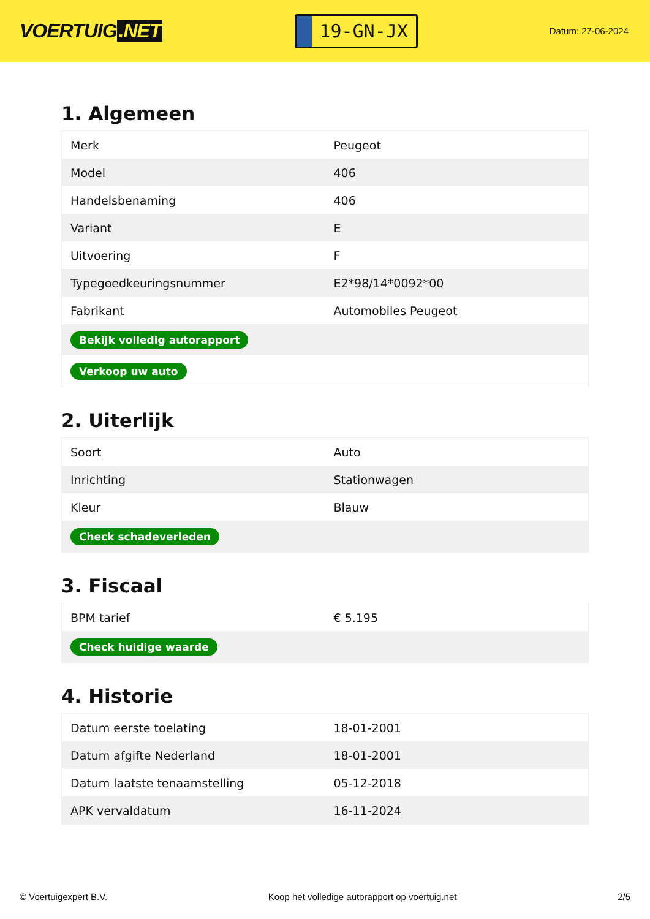VOERTUIG.NET
19-GN-JX
Datum: 27-06-2024
1. Algemeen
| Merk | Peugeot |
| Model | 406 |
| Handelsbenaming | 406 |
| Variant | E |
| Uitvoering | F |
| Typegoedkeuringsnummer | E2*98/14*0092*00 |
| Fabrikant | Automobiles Peugeot |
| Bekijk volledig autorapport | |
| Verkoop uw auto | |
2. Uiterlijk
| Soort | Auto |
| Inrichting | Stationwagen |
| Kleur | Blauw |
| Check schadeverleden | |
3. Fiscaal
| BPM tarief | € 5.195 |
| Check huidige waarde | |
4. Historie
| Datum eerste toelating | 18-01-2001 |
| Datum afgifte Nederland | 18-01-2001 |
| Datum laatste tenaamstelling | 05-12-2018 |
| APK vervaldatum | 16-11-2024 |
© Voertuigexpert B.V. Koop het volledige autorapport op voertuig.net 2/5